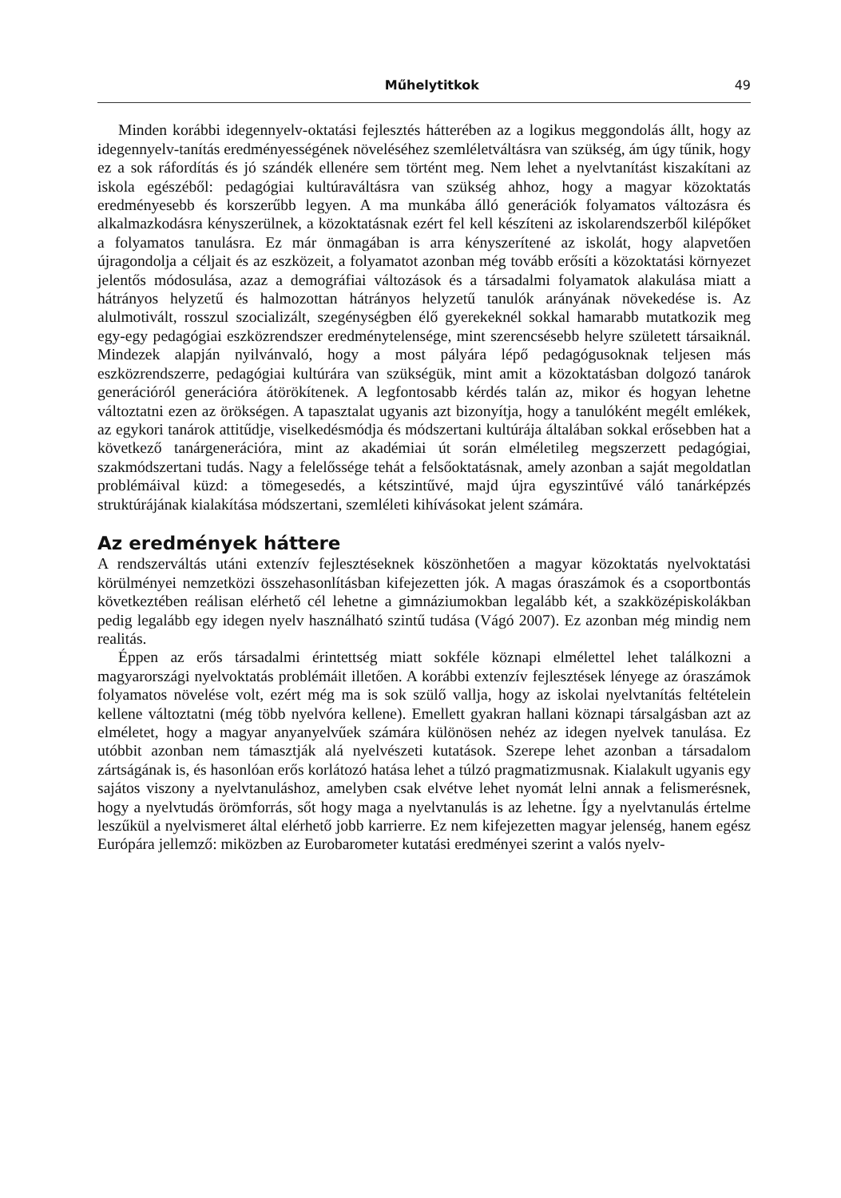Műhelytitkok 49
Minden korábbi idegennyelv-oktatási fejlesztés hátterében az a logikus meggondolás állt, hogy az idegennyelv-tanítás eredményességének növeléséhez szemléletváltásra van szükség, ám úgy tűnik, hogy ez a sok ráfordítás és jó szándék ellenére sem történt meg. Nem lehet a nyelvtanítást kiszakítani az iskola egészéből: pedagógiai kultúraváltásra van szükség ahhoz, hogy a magyar közoktatás eredményesebb és korszerűbb legyen. A ma munkába álló generációk folyamatos változásra és alkalmazkodásra kényszerülnek, a közoktatásnak ezért fel kell készíteni az iskolarendszerből kilépőket a folyamatos tanulásra. Ez már önmagában is arra kényszerítené az iskolát, hogy alapvetően újragondolja a céljait és az eszközeit, a folyamatot azonban még tovább erősíti a közoktatási környezet jelentős módosulása, azaz a demográfiai változások és a társadalmi folyamatok alakulása miatt a hátrányos helyzetű és halmozottan hátrányos helyzetű tanulók arányának növekedése is. Az alulmotivált, rosszul szocializált, szegénységben élő gyerekeknél sokkal hamarabb mutatkozik meg egy-egy pedagógiai eszközrendszer eredménytelensége, mint szerencsésebb helyre született társaiknál. Mindezek alapján nyilvánvaló, hogy a most pályára lépő pedagógusoknak teljesen más eszközrendszerre, pedagógiai kultúrára van szükségük, mint amit a közoktatásban dolgozó tanárok generációról generációra átörökítenek. A legfontosabb kérdés talán az, mikor és hogyan lehetne változtatni ezen az örökségen. A tapasztalat ugyanis azt bizonyítja, hogy a tanulóként megélt emlékek, az egykori tanárok attitűdje, viselkedésmódja és módszertani kultúrája általában sokkal erősebben hat a következő tanárgenerációra, mint az akadémiai út során elméletileg megszerzett pedagógiai, szakmódszertani tudás. Nagy a felelőssége tehát a felsőoktatásnak, amely azonban a saját megoldatlan problémáival küzd: a tömegesedés, a kétszintűvé, majd újra egyszintűvé váló tanárképzés struktúrájának kialakítása módszertani, szemléleti kihívásokat jelent számára.
Az eredmények háttere
A rendszerváltás utáni extenzív fejlesztéseknek köszönhetően a magyar közoktatás nyelvoktatási körülményei nemzetközi összehasonlításban kifejezetten jók. A magas óraszámok és a csoportbontás következtében reálisan elérhető cél lehetne a gimnáziumokban legalább két, a szakközépiskolákban pedig legalább egy idegen nyelv használható szintű tudása (Vágó 2007). Ez azonban még mindig nem realitás.
Éppen az erős társadalmi érintettség miatt sokféle köznapi elmélettel lehet találkozni a magyarországi nyelvoktatás problémáit illetően. A korábbi extenzív fejlesztések lényege az óraszámok folyamatos növelése volt, ezért még ma is sok szülő vallja, hogy az iskolai nyelvtanítás feltételein kellene változtatni (még több nyelvóra kellene). Emellett gyakran hallani köznapi társalgásban azt az elméletet, hogy a magyar anyanyelvűek számára különösen nehéz az idegen nyelvek tanulása. Ez utóbbit azonban nem támasztják alá nyelvészeti kutatások. Szerepe lehet azonban a társadalom zártságának is, és hasonlóan erős korlátozó hatása lehet a túlzó pragmatizmusnak. Kialakult ugyanis egy sajátos viszony a nyelvtanuláshoz, amelyben csak elvétve lehet nyomát lelni annak a felismerésnek, hogy a nyelvtudás örömforrás, sőt hogy maga a nyelvtanulás is az lehetne. Így a nyelvtanulás értelme leszűkül a nyelvismeret által elérhető jobb karrierre. Ez nem kifejezetten magyar jelenség, hanem egész Európára jellemző: miközben az Eurobarometer kutatási eredményei szerint a valós nyelv-